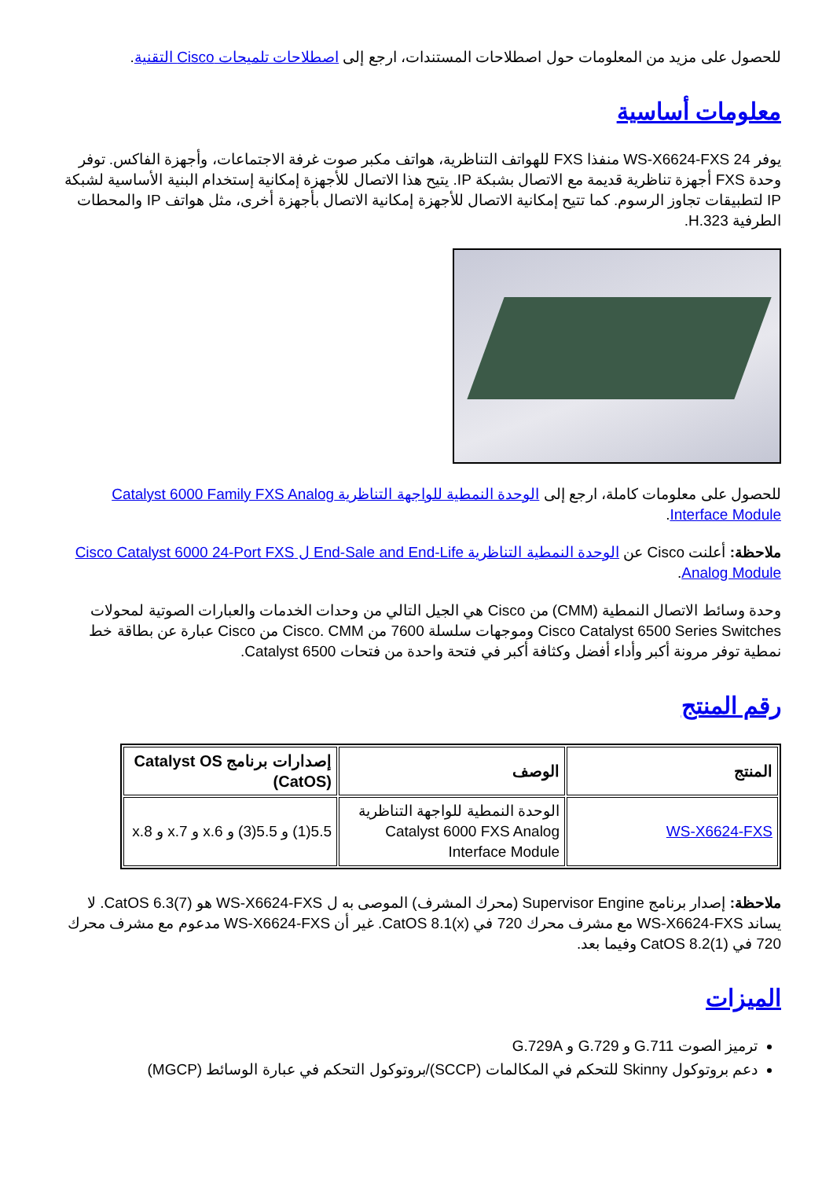للحصول على مزيد من المعلومات حول اصطلاحات المستندات، ارجع إلى اصطلاحات تلميحات Cisco التقنية.
معلومات أساسية
يوفر 24 WS-X6624-FXS منفذا FXS للهواتف التناظرية، هواتف مكبر صوت غرفة الاجتماعات، وأجهزة الفاكس. توفر وحدة FXS أجهزة تناظرية قديمة مع الاتصال بشبكة IP. يتيح هذا الاتصال للأجهزة إمكانية إستخدام البنية الأساسية لشبكة IP لتطبيقات تجاوز الرسوم. كما تتيح إمكانية الاتصال للأجهزة إمكانية الاتصال بأجهزة أخرى، مثل هواتف IP والمحطات الطرفية H.323.
للحصول على معلومات كاملة، ارجع إلى الوحدة النمطية للواجهة التناظرية Catalyst 6000 Family FXS Analog Interface Module.
ملاحظة: أعلنت Cisco عن الوحدة النمطية التناظرية End-Sale and End-Life ل Cisco Catalyst 6000 24-Port FXS Analog Module.
وحدة وسائط الاتصال النمطية (CMM) من Cisco هي الجيل التالي من وحدات الخدمات والعبارات الصوتية لمحولات Cisco Catalyst 6500 Series Switches وموجهات سلسلة 7600 من Cisco. CMM من Cisco عبارة عن بطاقة خط نمطية توفر مرونة أكبر وأداء أفضل وكثافة أكبر في فتحة واحدة من فتحات Catalyst 6500.
رقم المنتج
| المنتج | الوصف | إصدارات برنامج Catalyst OS (CatOS) |
| --- | --- | --- |
| WS-X6624-FXS | الوحدة النمطية للواجهة التناظرية Catalyst 6000 FXS Analog Interface Module | 5.5(1) و 5.5(3) و x.6 و x.7 و x.8 |
ملاحظة: إصدار برنامج Supervisor Engine (محرك المشرف) الموصى به ل WS-X6624-FXS هو CatOS 6.3(7). لا يساند WS-X6624-FXS مع مشرف محرك 720 في CatOS 8.1(x). غير أن WS-X6624-FXS مدعوم مع مشرف محرك 720 في CatOS 8.2(1) وفيما بعد.
الميزات
ترميز الصوت G.711 و G.729 و G.729A
دعم بروتوكول Skinny للتحكم في المكالمات (SCCP)/بروتوكول التحكم في عبارة الوسائط (MGCP)